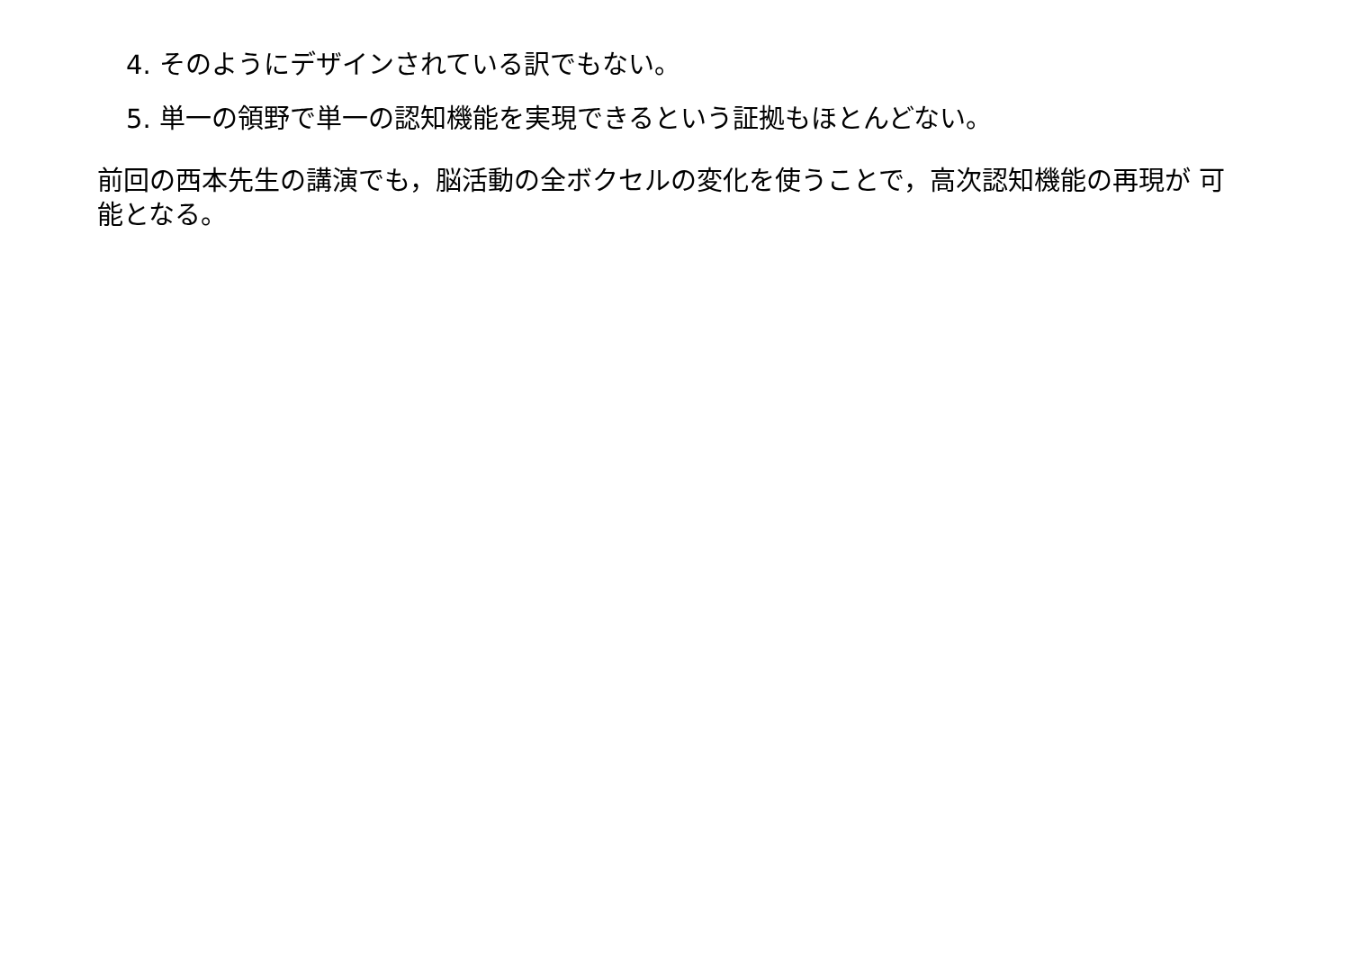4. そのようにデザインされている訳でもない。
5. 単一の領野で単一の認知機能を実現できるという証拠もほとんどない。
前回の西本先生の講演でも，脳活動の全ボクセルの変化を使うことで，高次認知機能の再現が 可能となる。